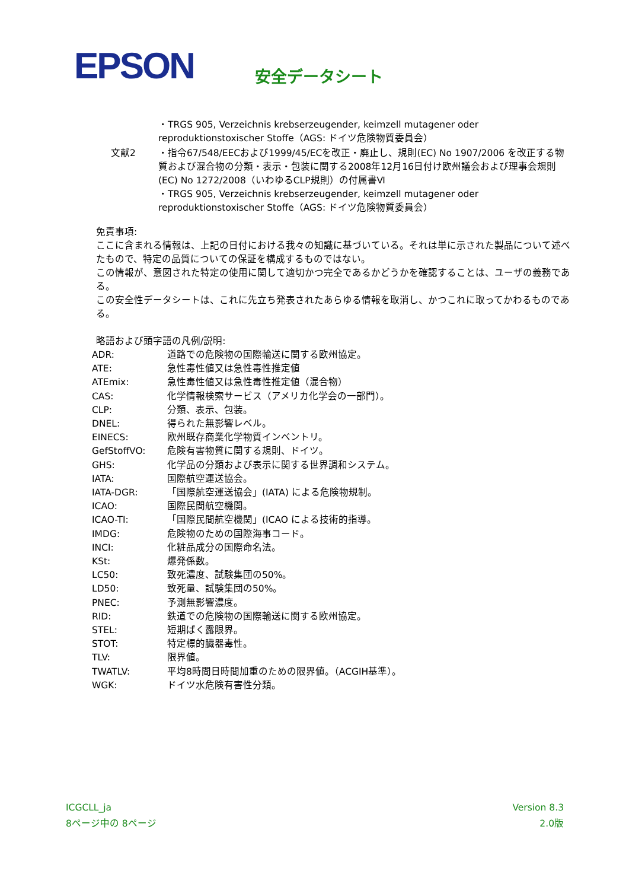EPSON 安全データシート
| | ・TRGS 905, Verzeichnis krebserzeugender, keimzell mutagener oder reproduktionstoxischer Stoffe（AGS: ドイツ危険物質委員会） |
| 文献2 | ・指令67/548/EECおよび1999/45/ECを改正・廃止し、規則(EC) No 1907/2006 を改正する物質および混合物の分類・表示・包装に関する2008年12月16日付け欧州議会および理事会規則(EC) No 1272/2008（いわゆるCLP規則）の付属書Ⅵ ・TRGS 905, Verzeichnis krebserzeugender, keimzell mutagener oder reproduktionstoxischer Stoffe（AGS: ドイツ危険物質委員会） |
免責事項:
ここに含まれる情報は、上記の日付における我々の知識に基づいている。それは単に示された製品について述べたもので、特定の品質についての保証を構成するものではない。
この情報が、意図された特定の使用に関して適切かつ完全であるかどうかを確認することは、ユーザの義務である。
この安全性データシートは、これに先立ち発表されたあらゆる情報を取消し、かつこれに取ってかわるものである。
略語および頭字語の凡例/説明:
| ADR: | 道路での危険物の国際輸送に関する欧州協定。 |
| ATE: | 急性毒性値又は急性毒性推定値 |
| ATEmix: | 急性毒性値又は急性毒性推定値（混合物） |
| CAS: | 化学情報検索サービス（アメリカ化学会の一部門）。 |
| CLP: | 分類、表示、包装。 |
| DNEL: | 得られた無影響レベル。 |
| EINECS: | 欧州既存商業化学物質インベントリ。 |
| GefStoffVO: | 危険有害物質に関する規則、ドイツ。 |
| GHS: | 化学品の分類および表示に関する世界調和システム。 |
| IATA: | 国際航空運送協会。 |
| IATA-DGR: | 「国際航空運送協会」(IATA) による危険物規制。 |
| ICAO: | 国際民間航空機関。 |
| ICAO-TI: | 「国際民間航空機関」(ICAO による技術的指導。 |
| IMDG: | 危険物のための国際海事コード。 |
| INCI: | 化粧品成分の国際命名法。 |
| KSt: | 爆発係数。 |
| LC50: | 致死濃度、試験集団の50%。 |
| LD50: | 致死量、試験集団の50%。 |
| PNEC: | 予測無影響濃度。 |
| RID: | 鉄道での危険物の国際輸送に関する欧州協定。 |
| STEL: | 短期ばく露限界。 |
| STOT: | 特定標的臓器毒性。 |
| TLV: | 限界値。 |
| TWATLV: | 平均8時間日時間加重のための限界値。（ACGIH基準）。 |
| WGK: | ドイツ水危険有害性分類。 |
ICGCLL_ja
8ページ中の 8ページ
Version 8.3
2.0版